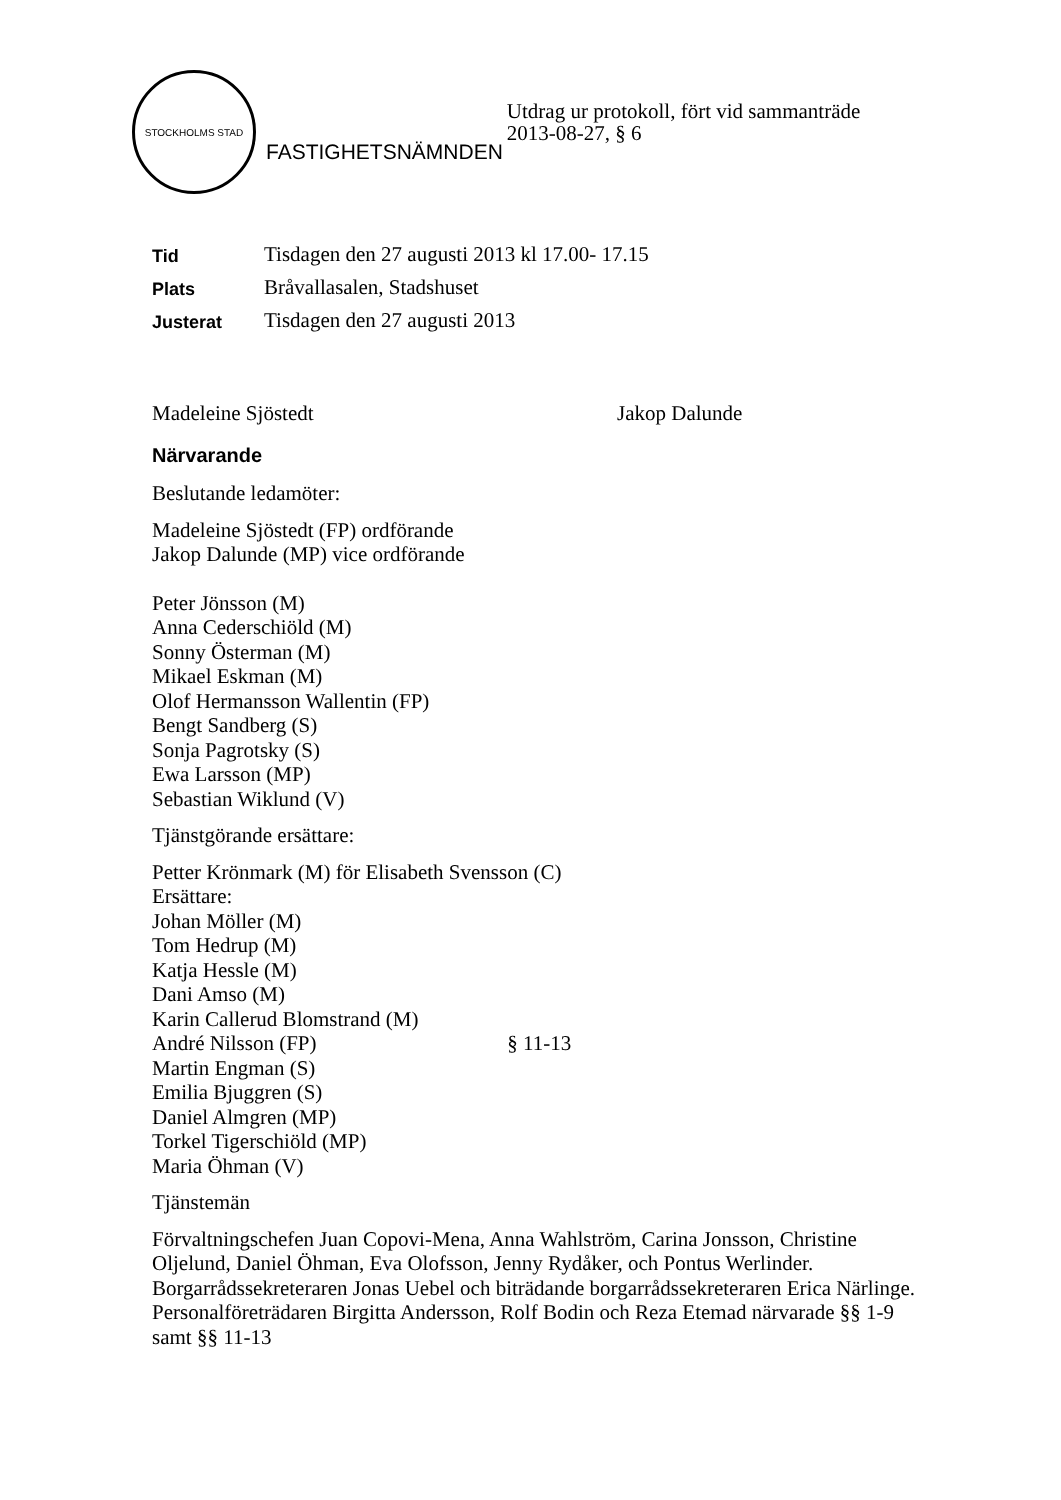STOCKHOLMS STAD
FASTIGHETSNÄMNDEN
Utdrag ur protokoll, fört vid sammanträde
2013-08-27, § 6
Tid Tisdagen den 27 augusti 2013 kl 17.00- 17.15
Plats Bråvallasalen, Stadshuset
Justerat Tisdagen den 27 augusti 2013
Madeleine Sjöstedt Jakop Dalunde
Närvarande
Beslutande ledamöter:
Madeleine Sjöstedt (FP) ordförande
Jakop Dalunde (MP) vice ordförande
Peter Jönsson (M)
Anna Cederschiöld (M)
Sonny Österman (M)
Mikael Eskman (M)
Olof Hermansson Wallentin (FP)
Bengt Sandberg (S)
Sonja Pagrotsky (S)
Ewa Larsson (MP)
Sebastian Wiklund (V)
Tjänstgörande ersättare:
Petter Krönmark (M) för Elisabeth Svensson (C)
Ersättare:
Johan Möller (M)
Tom Hedrup (M)
Katja Hessle (M)
Dani Amso (M)
Karin Callerud Blomstrand (M)
André Nilsson (FP) § 11-13
Martin Engman (S)
Emilia Bjuggren (S)
Daniel Almgren (MP)
Torkel Tigerschiöld (MP)
Maria Öhman (V)
Tjänstemän
Förvaltningschefen Juan Copovi-Mena, Anna Wahlström, Carina Jonsson, Christine Oljelund, Daniel Öhman, Eva Olofsson, Jenny Rydåker, och Pontus Werlinder. Borgarrådssekreteraren Jonas Uebel och biträdande borgarrådssekreteraren Erica Närlinge. Personalföreträdaren Birgitta Andersson, Rolf Bodin och Reza Etemad närvarade §§ 1-9 samt §§ 11-13